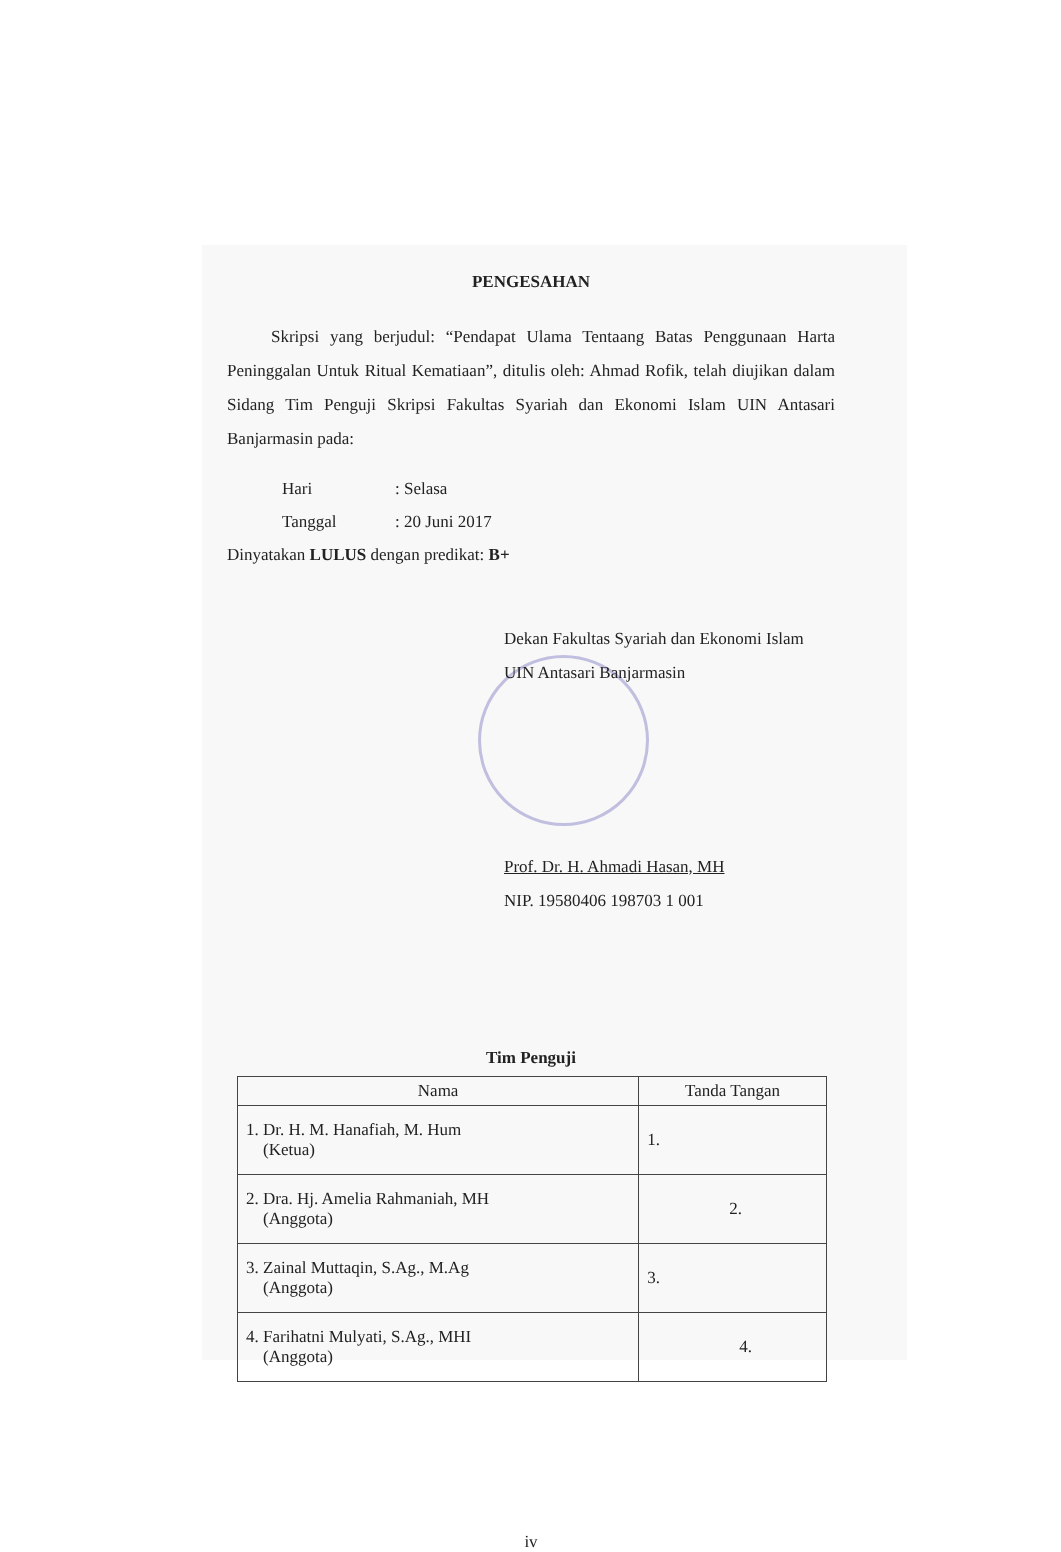PENGESAHAN
Skripsi yang berjudul: “Pendapat Ulama Tentaang Batas Penggunaan Harta Peninggalan Untuk Ritual Kematiaan”, ditulis oleh: Ahmad Rofik, telah diujikan dalam Sidang Tim Penguji Skripsi Fakultas Syariah dan Ekonomi Islam UIN Antasari Banjarmasin pada:
Hari: Selasa
Tanggal: 20 Juni 2017
Dinyatakan LULUS dengan predikat: B+
Dekan Fakultas Syariah dan Ekonomi Islam
UIN Antasari Banjarmasin
Prof. Dr. H. Ahmadi Hasan, MH
NIP. 19580406 198703 1 001
Tim Penguji
| Nama | Tanda Tangan |
| --- | --- |
| 1. Dr. H. M. Hanafiah, M. Hum (Ketua) | 1. |
| 2. Dra. Hj. Amelia Rahmaniah, MH (Anggota) | 2. |
| 3. Zainal Muttaqin, S.Ag., M.Ag (Anggota) | 3. |
| 4. Farihatni Mulyati, S.Ag., MHI (Anggota) | 4. |
iv